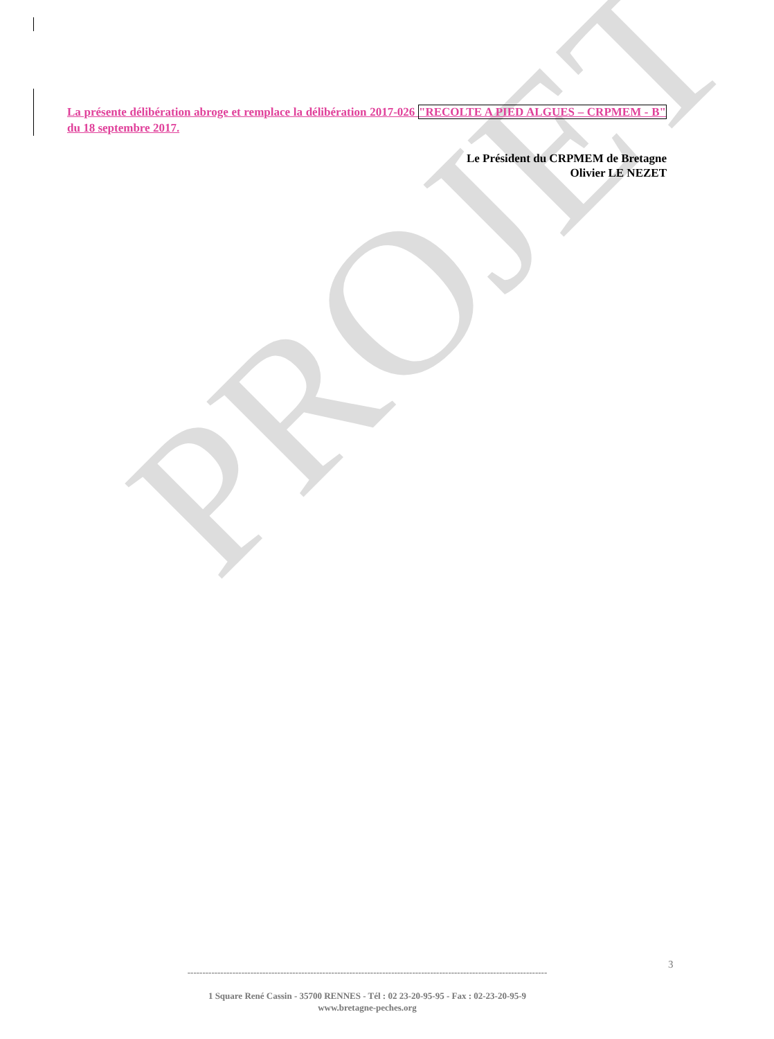PROJET
La présente délibération abroge et remplace la délibération 2017-026 "RECOLTE A PIED ALGUES – CRPMEM - B" du 18 septembre 2017.
Le Président du CRPMEM de Bretagne
Olivier LE NEZET
3
------------------------------------------------------------------------------------------------------------------------
1 Square René Cassin - 35700 RENNES - Tél : 02 23-20-95-95 - Fax : 02-23-20-95-9
www.bretagne-peches.org